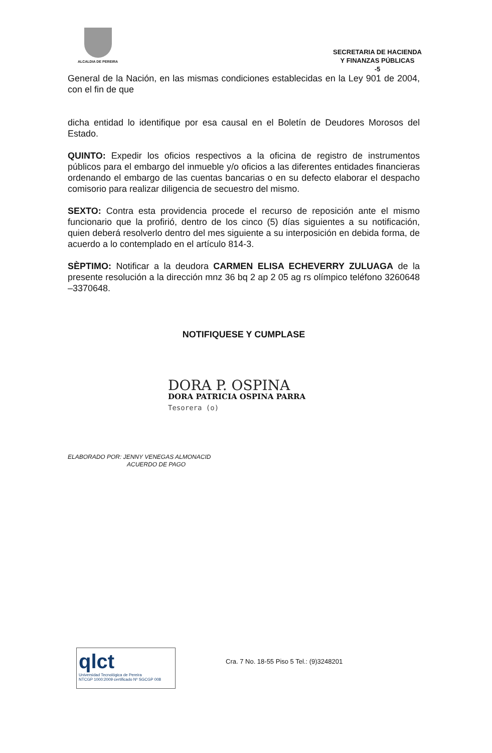ALCALDIA DE PEREIRA
SECRETARIA DE HACIENDA
Y FINANZAS PÚBLICAS
-5
General de la Nación, en las mismas condiciones establecidas en la Ley 901 de 2004, con el fin de que
dicha entidad lo identifique por esa causal en el Boletín de Deudores Morosos del Estado.
QUINTO: Expedir los oficios respectivos a la oficina de registro de instrumentos públicos para el embargo del inmueble y/o oficios a las diferentes entidades financieras ordenando el embargo de las cuentas bancarias o en su defecto elaborar el despacho comisorio para realizar diligencia de secuestro del mismo.
SEXTO: Contra esta providencia procede el recurso de reposición ante el mismo funcionario que la profirió, dentro de los cinco (5) días siguientes a su notificación, quien deberá resolverlo dentro del mes siguiente a su interposición en debida forma, de acuerdo a lo contemplado en el artículo 814-3.
SÈPTIMO: Notificar a la deudora CARMEN ELISA ECHEVERRY ZULUAGA de la presente resolución a la dirección mnz 36 bq 2 ap 2 05 ag rs olímpico teléfono 3260648 –3370648.
NOTIFIQUESE Y CUMPLASE
DORA P. OSPINA
DORA PATRICIA OSPINA PARRA
Tesorera (o)
ELABORADO POR: JENNY VENEGAS ALMONACID
ACUERDO DE PAGO
qlct
Universidad Tecnológica de Pereira
NTCGP 1000:2009 certificado Nº SGCGP 008
Cra. 7 No. 18-55 Piso 5 Tel.: (9)3248201